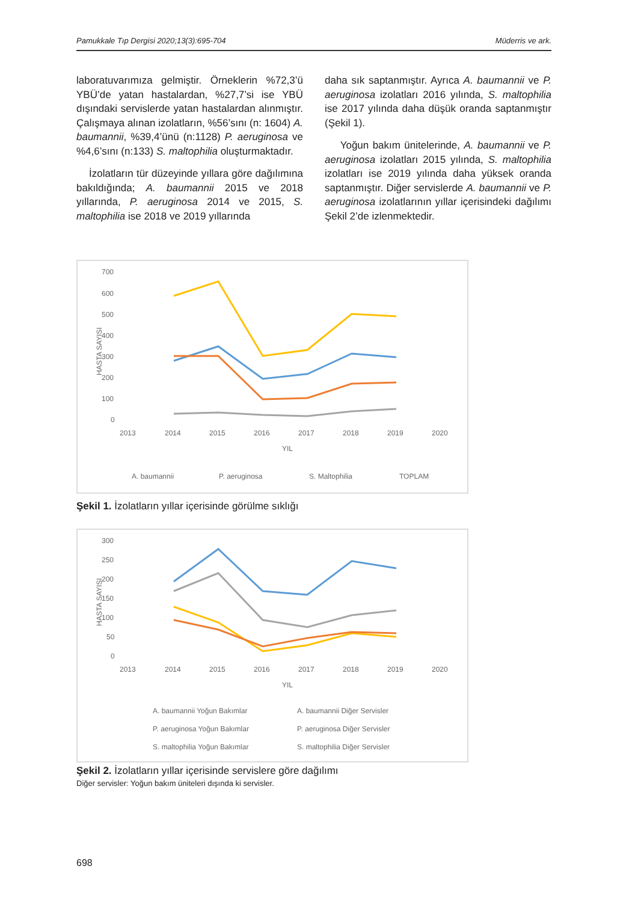Pamukkale Tıp Dergisi 2020;13(3):695-704 Müderris ve ark.
laboratuvarımıza gelmiştir. Örneklerin %72,3’ü YBÜ’de yatan hastalardan, %27,7’si ise YBÜ dışındaki servislerde yatan hastalardan alınmıştır. Çalışmaya alınan izolatların, %56’sını (n: 1604) A. baumannii, %39,4’ünü (n:1128) P. aeruginosa ve %4,6’sını (n:133) S. maltophilia oluşturmaktadır.
İzolatların tür düzeyinde yıllara göre dağılımına bakıldığında; A. baumannii 2015 ve 2018 yıllarında, P. aeruginosa 2014 ve 2015, S. maltophilia ise 2018 ve 2019 yıllarında
daha sık saptanmıştır. Ayrıca A. baumannii ve P. aeruginosa izolatları 2016 yılında, S. maltophilia ise 2017 yılında daha düşük oranda saptanmıştır (Şekil 1).
Yoğun bakım ünitelerinde, A. baumannii ve P. aeruginosa izolatları 2015 yılında, S. maltophilia izolatları ise 2019 yılında daha yüksek oranda saptanmıştır. Diğer servislerde A. baumannii ve P. aeruginosa izolatlarının yıllar içerisindeki dağılımı Şekil 2’de izlenmektedir.
700
600
500
400
300
200
100
0
2013
2014
2015
2016
2017
2018
2019
2020
YIL
HASTA SAYISI
A. baumannii
P. aeruginosa
S. Maltophilia
TOPLAM
Şekil 1. İzolatların yıllar içerisinde görülme sıklığı
300
250
200
150
100
50
0
2013
2014
2015
2016
2017
2018
2019
2020
YIL
HASTA SAYISI
A. baumannii Yoğun Bakımlar
A. baumannii Diğer Servisler
P. aeruginosa Yoğun Bakımlar
P. aeruginosa Diğer Servisler
S. maltophilia Yoğun Bakımlar
S. maltophilia Diğer Servisler
Şekil 2. İzolatların yıllar içerisinde servislere göre dağılımı
Diğer servisler: Yoğun bakım üniteleri dışında ki servisler.
698